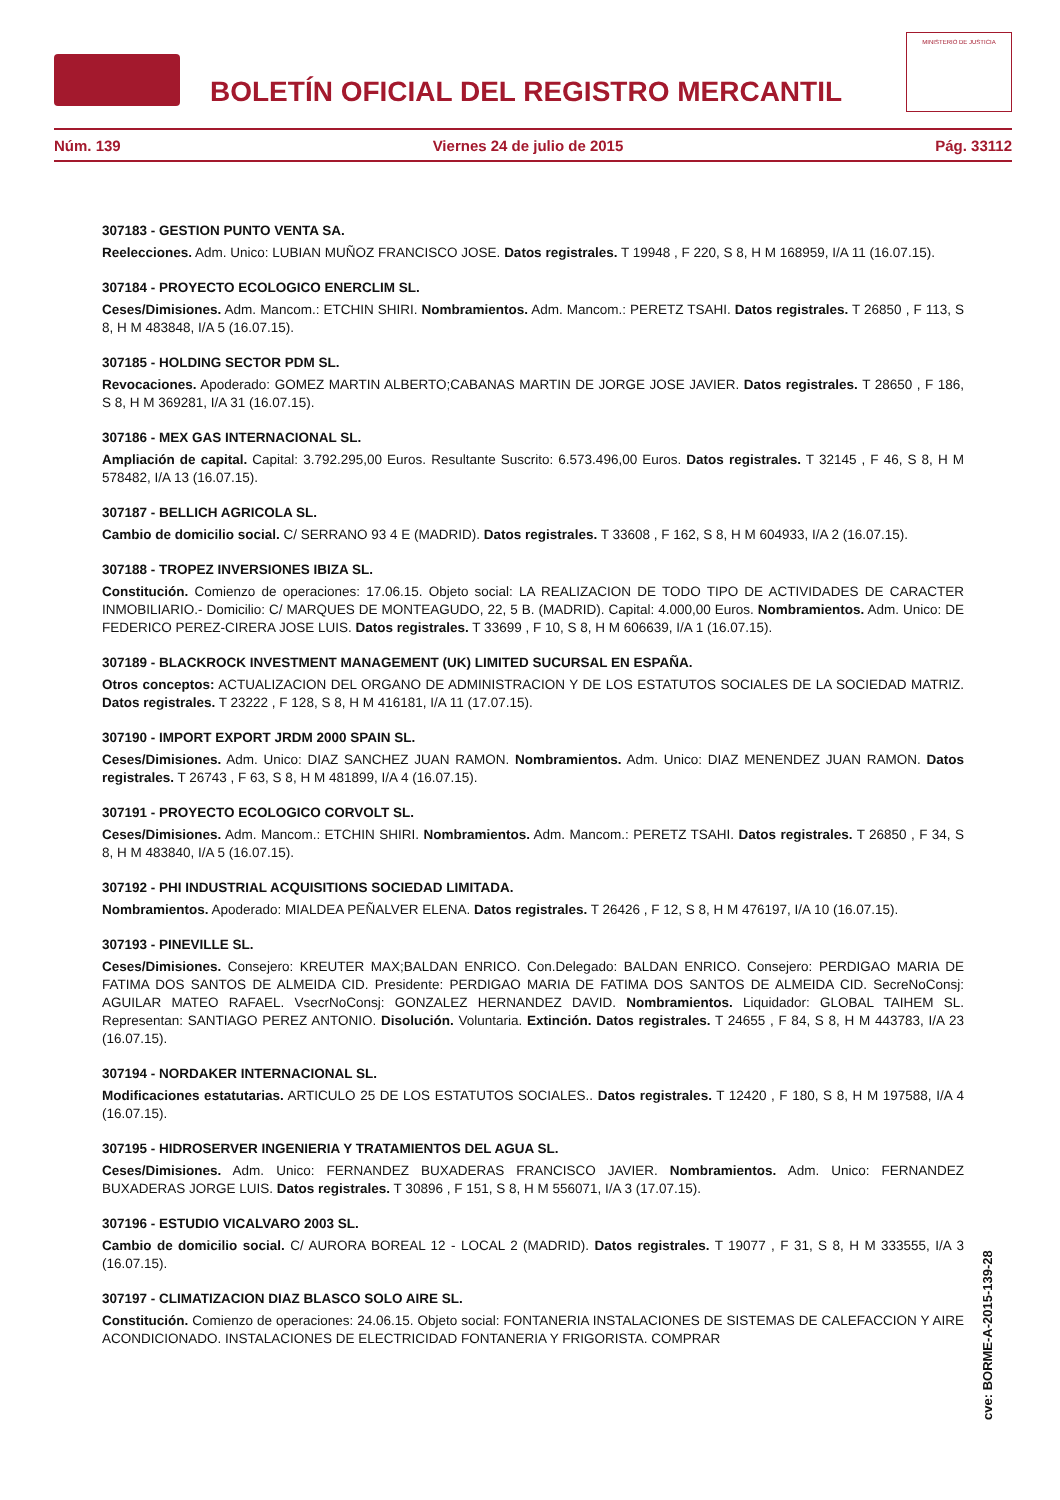BOLETÍN OFICIAL DEL REGISTRO MERCANTIL
MINISTERIO DE JUSTICIA
Núm. 139 Viernes 24 de julio de 2015 Pág. 33112
307183 - GESTION PUNTO VENTA SA.
Reelecciones. Adm. Unico: LUBIAN MUÑOZ FRANCISCO JOSE. Datos registrales. T 19948 , F 220, S 8, H M 168959, I/A 11 (16.07.15).
307184 - PROYECTO ECOLOGICO ENERCLIM SL.
Ceses/Dimisiones. Adm. Mancom.: ETCHIN SHIRI. Nombramientos. Adm. Mancom.: PERETZ TSAHI. Datos registrales. T 26850 , F 113, S 8, H M 483848, I/A 5 (16.07.15).
307185 - HOLDING SECTOR PDM SL.
Revocaciones. Apoderado: GOMEZ MARTIN ALBERTO;CABANAS MARTIN DE JORGE JOSE JAVIER. Datos registrales. T 28650 , F 186, S 8, H M 369281, I/A 31 (16.07.15).
307186 - MEX GAS INTERNACIONAL SL.
Ampliación de capital. Capital: 3.792.295,00 Euros. Resultante Suscrito: 6.573.496,00 Euros. Datos registrales. T 32145 , F 46, S 8, H M 578482, I/A 13 (16.07.15).
307187 - BELLICH AGRICOLA SL.
Cambio de domicilio social. C/ SERRANO 93 4 E (MADRID). Datos registrales. T 33608 , F 162, S 8, H M 604933, I/A 2 (16.07.15).
307188 - TROPEZ INVERSIONES IBIZA SL.
Constitución. Comienzo de operaciones: 17.06.15. Objeto social: LA REALIZACION DE TODO TIPO DE ACTIVIDADES DE CARACTER INMOBILIARIO.- Domicilio: C/ MARQUES DE MONTEAGUDO, 22, 5 B. (MADRID). Capital: 4.000,00 Euros. Nombramientos. Adm. Unico: DE FEDERICO PEREZ-CIRERA JOSE LUIS. Datos registrales. T 33699 , F 10, S 8, H M 606639, I/A 1 (16.07.15).
307189 - BLACKROCK INVESTMENT MANAGEMENT (UK) LIMITED SUCURSAL EN ESPAÑA.
Otros conceptos: ACTUALIZACION DEL ORGANO DE ADMINISTRACION Y DE LOS ESTATUTOS SOCIALES DE LA SOCIEDAD MATRIZ. Datos registrales. T 23222 , F 128, S 8, H M 416181, I/A 11 (17.07.15).
307190 - IMPORT EXPORT JRDM 2000 SPAIN SL.
Ceses/Dimisiones. Adm. Unico: DIAZ SANCHEZ JUAN RAMON. Nombramientos. Adm. Unico: DIAZ MENENDEZ JUAN RAMON. Datos registrales. T 26743 , F 63, S 8, H M 481899, I/A 4 (16.07.15).
307191 - PROYECTO ECOLOGICO CORVOLT SL.
Ceses/Dimisiones. Adm. Mancom.: ETCHIN SHIRI. Nombramientos. Adm. Mancom.: PERETZ TSAHI. Datos registrales. T 26850 , F 34, S 8, H M 483840, I/A 5 (16.07.15).
307192 - PHI INDUSTRIAL ACQUISITIONS SOCIEDAD LIMITADA.
Nombramientos. Apoderado: MIALDEA PEÑALVER ELENA. Datos registrales. T 26426 , F 12, S 8, H M 476197, I/A 10 (16.07.15).
307193 - PINEVILLE SL.
Ceses/Dimisiones. Consejero: KREUTER MAX;BALDAN ENRICO. Con.Delegado: BALDAN ENRICO. Consejero: PERDIGAO MARIA DE FATIMA DOS SANTOS DE ALMEIDA CID. Presidente: PERDIGAO MARIA DE FATIMA DOS SANTOS DE ALMEIDA CID. SecreNoConsj: AGUILAR MATEO RAFAEL. VsecrNoConsj: GONZALEZ HERNANDEZ DAVID. Nombramientos. Liquidador: GLOBAL TAIHEM SL. Representan: SANTIAGO PEREZ ANTONIO. Disolución. Voluntaria. Extinción. Datos registrales. T 24655 , F 84, S 8, H M 443783, I/A 23 (16.07.15).
307194 - NORDAKER INTERNACIONAL SL.
Modificaciones estatutarias. ARTICULO 25 DE LOS ESTATUTOS SOCIALES.. Datos registrales. T 12420 , F 180, S 8, H M 197588, I/A 4 (16.07.15).
307195 - HIDROSERVER INGENIERIA Y TRATAMIENTOS DEL AGUA SL.
Ceses/Dimisiones. Adm. Unico: FERNANDEZ BUXADERAS FRANCISCO JAVIER. Nombramientos. Adm. Unico: FERNANDEZ BUXADERAS JORGE LUIS. Datos registrales. T 30896 , F 151, S 8, H M 556071, I/A 3 (17.07.15).
307196 - ESTUDIO VICALVARO 2003 SL.
Cambio de domicilio social. C/ AURORA BOREAL 12 - LOCAL 2 (MADRID). Datos registrales. T 19077 , F 31, S 8, H M 333555, I/A 3 (16.07.15).
307197 - CLIMATIZACION DIAZ BLASCO SOLO AIRE SL.
Constitución. Comienzo de operaciones: 24.06.15. Objeto social: FONTANERIA INSTALACIONES DE SISTEMAS DE CALEFACCION Y AIRE ACONDICIONADO. INSTALACIONES DE ELECTRICIDAD FONTANERIA Y FRIGORISTA. COMPRAR
cve: BORME-A-2015-139-28